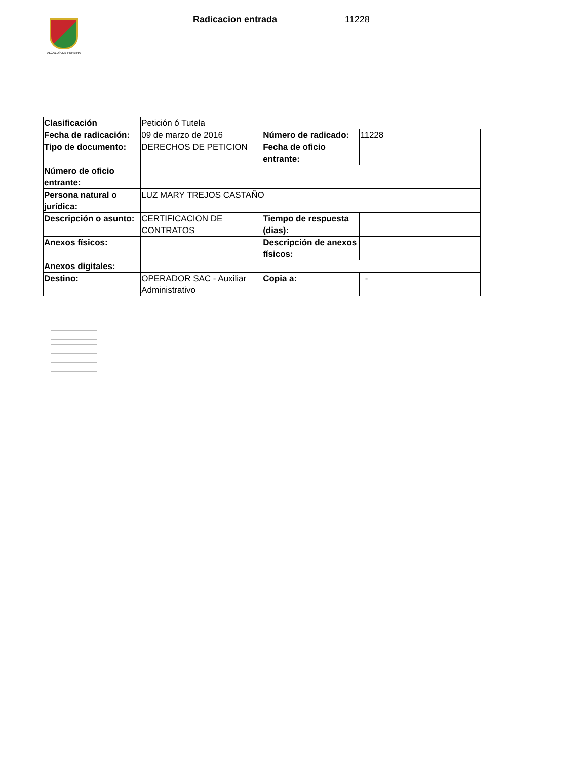ALCALDÍA DE PEREIRA
Radicacion entrada 11228
| Clasificación | Petición ó Tutela | | | |
| Fecha de radicación: | 09 de marzo de 2016 | Número de radicado: | 11228 | |
| Tipo de documento: | DERECHOS DE PETICION | Fecha de oficio entrante: | | |
| Número de oficio entrante: | | | | |
| Persona natural o jurídica: | LUZ MARY TREJOS CASTAÑO | | | |
| Descripción o asunto: | CERTIFICACION DE CONTRATOS | Tiempo de respuesta (dias): | | |
| Anexos físicos: | | Descripción de anexos físicos: | | |
| Anexos digitales: | | | | |
| Destino: | OPERADOR SAC - Auxiliar Administrativo | Copia a: | - | |